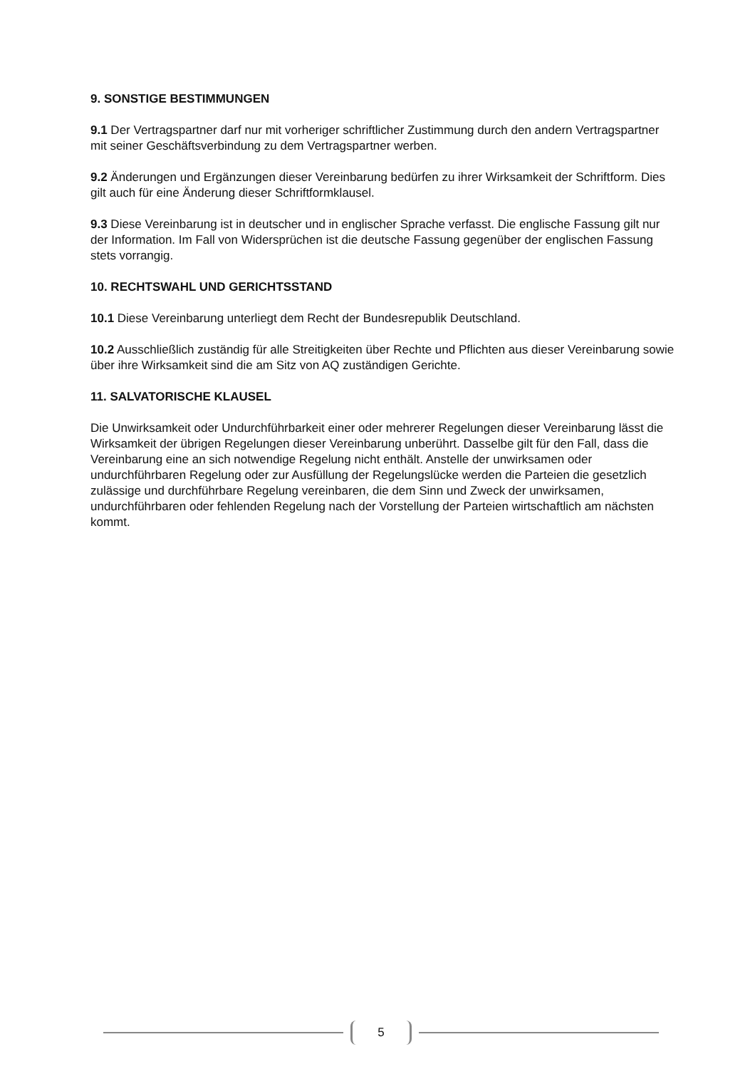9. SONSTIGE BESTIMMUNGEN
9.1 Der Vertragspartner darf nur mit vorheriger schriftlicher Zustimmung durch den andern Vertragspartner mit seiner Geschäftsverbindung zu dem Vertragspartner werben.
9.2 Änderungen und Ergänzungen dieser Vereinbarung bedürfen zu ihrer Wirksamkeit der Schriftform. Dies gilt auch für eine Änderung dieser Schriftformklausel.
9.3 Diese Vereinbarung ist in deutscher und in englischer Sprache verfasst. Die englische Fassung gilt nur der Information. Im Fall von Widersprüchen ist die deutsche Fassung gegenüber der englischen Fassung stets vorrangig.
10. RECHTSWAHL UND GERICHTSSTAND
10.1 Diese Vereinbarung unterliegt dem Recht der Bundesrepublik Deutschland.
10.2 Ausschließlich zuständig für alle Streitigkeiten über Rechte und Pflichten aus dieser Vereinbarung sowie über ihre Wirksamkeit sind die am Sitz von AQ zuständigen Gerichte.
11. SALVATORISCHE KLAUSEL
Die Unwirksamkeit oder Undurchführbarkeit einer oder mehrerer Regelungen dieser Vereinbarung lässt die Wirksamkeit der übrigen Regelungen dieser Vereinbarung unberührt. Dasselbe gilt für den Fall, dass die Vereinbarung eine an sich notwendige Regelung nicht enthält. Anstelle der unwirksamen oder undurchführbaren Regelung oder zur Ausfüllung der Regelungslücke werden die Parteien die gesetzlich zulässige und durchführbare Regelung vereinbaren, die dem Sinn und Zweck der unwirksamen, undurchführbaren oder fehlenden Regelung nach der Vorstellung der Parteien wirtschaftlich am nächsten kommt.
5